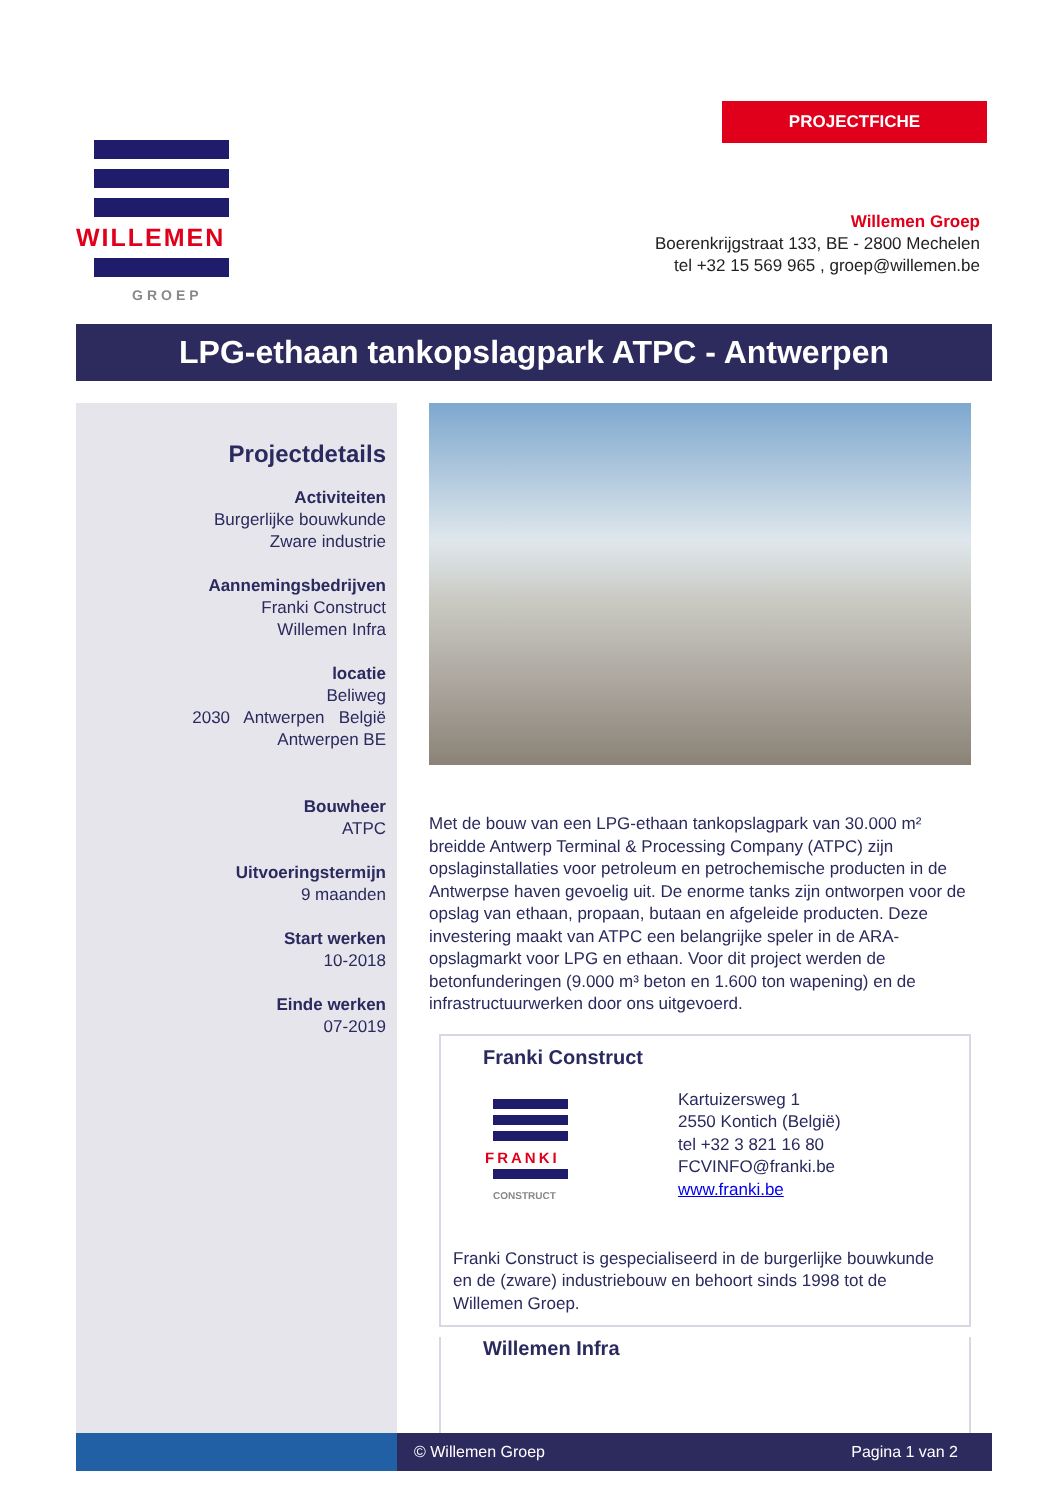WILLEMEN
GROEP
PROJECTFICHE
Willemen Groep
Boerenkrijgstraat 133, BE - 2800 Mechelen
tel +32 15 569 965 , groep@willemen.be
LPG-ethaan tankopslagpark ATPC - Antwerpen
Projectdetails
Activiteiten
Burgerlijke bouwkunde
Zware industrie
Aannemingsbedrijven
Franki Construct
Willemen Infra
locatie
Beliweg
2030 Antwerpen België
Antwerpen BE
Bouwheer
ATPC
Uitvoeringstermijn
9 maanden
Start werken
10-2018
Einde werken
07-2019
Met de bouw van een LPG-ethaan tankopslagpark van 30.000 m² breidde Antwerp Terminal & Processing Company (ATPC) zijn opslaginstallaties voor petroleum en petrochemische producten in de Antwerpse haven gevoelig uit. De enorme tanks zijn ontworpen voor de opslag van ethaan, propaan, butaan en afgeleide producten. Deze investering maakt van ATPC een belangrijke speler in de ARA-opslagmarkt voor LPG en ethaan. Voor dit project werden de betonfunderingen (9.000 m³ beton en 1.600 ton wapening) en de infrastructuurwerken door ons uitgevoerd.
Franki Construct
FRANKI
CONSTRUCT
Kartuizersweg 1
2550 Kontich (België)
tel +32 3 821 16 80
FCVINFO@franki.be
www.franki.be
Franki Construct is gespecialiseerd in de burgerlijke bouwkunde en de (zware) industriebouw en behoort sinds 1998 tot de Willemen Groep.
Willemen Infra
© Willemen Groep Pagina 1 van 2